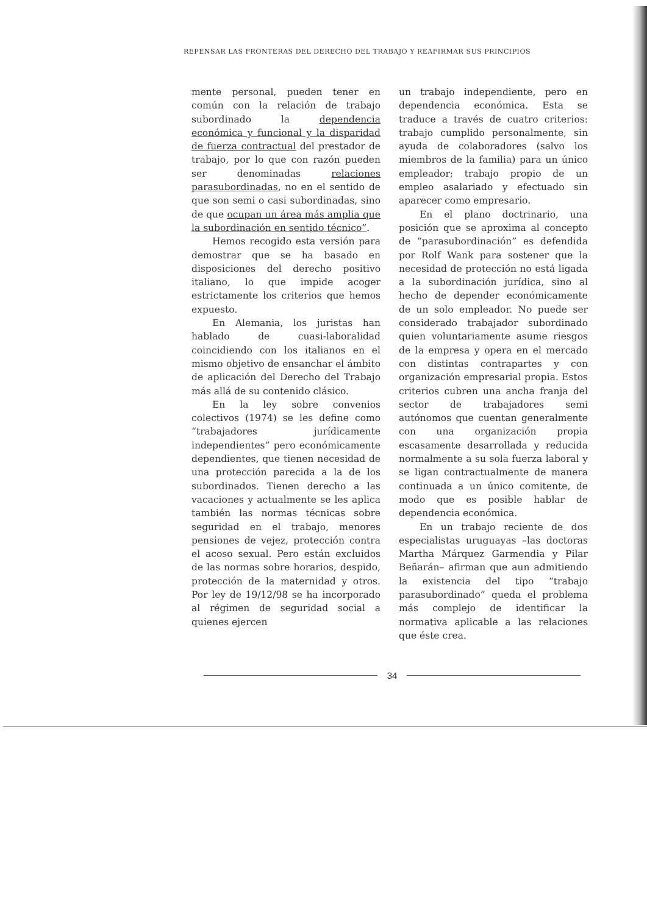REPENSAR LAS FRONTERAS DEL DERECHO DEL TRABAJO Y REAFIRMAR SUS PRINCIPIOS
mente personal, pueden tener en común con la relación de trabajo subordinado la dependencia económica y funcional y la disparidad de fuerza contractual del prestador de trabajo, por lo que con razón pueden ser denominadas relaciones parasubordinadas, no en el sentido de que son semi o casi subordinadas, sino de que ocupan un área más amplia que la subordinación en sentido técnico”.
Hemos recogido esta versión para demostrar que se ha basado en disposiciones del derecho positivo italiano, lo que impide acoger estrictamente los criterios que hemos expuesto.
En Alemania, los juristas han hablado de cuasi-laboralidad coincidiendo con los italianos en el mismo objetivo de ensanchar el ámbito de aplicación del Derecho del Trabajo más allá de su contenido clásico.
En la ley sobre convenios colectivos (1974) se les define como “trabajadores jurídicamente independientes” pero económicamente dependientes, que tienen necesidad de una protección parecida a la de los subordinados. Tienen derecho a las vacaciones y actualmente se les aplica también las normas técnicas sobre seguridad en el trabajo, menores pensiones de vejez, protección contra el acoso sexual. Pero están excluidos de las normas sobre horarios, despido, protección de la maternidad y otros. Por ley de 19/12/98 se ha incorporado al régimen de seguridad social a quienes ejercen
un trabajo independiente, pero en dependencia económica. Esta se traduce a través de cuatro criterios: trabajo cumplido personalmente, sin ayuda de colaboradores (salvo los miembros de la familia) para un único empleador; trabajo propio de un empleo asalariado y efectuado sin aparecer como empresario.
En el plano doctrinario, una posición que se aproxima al concepto de “parasubordinación” es defendida por Rolf Wank para sostener que la necesidad de protección no está ligada a la subordinación jurídica, sino al hecho de depender económicamente de un solo empleador. No puede ser considerado trabajador subordinado quien voluntariamente asume riesgos de la empresa y opera en el mercado con distintas contrapartes y con organización empresarial propia. Estos criterios cubren una ancha franja del sector de trabajadores semi autónomos que cuentan generalmente con una organización propia escasamente desarrollada y reducida normalmente a su sola fuerza laboral y se ligan contractualmente de manera continuada a un único comitente, de modo que es posible hablar de dependencia económica.
En un trabajo reciente de dos especialistas uruguayas –las doctoras Martha Márquez Garmendia y Pilar Beñarán– afirman que aun admitiendo la existencia del tipo “trabajo parasubordinado” queda el problema más complejo de identificar la normativa aplicable a las relaciones que éste crea.
34